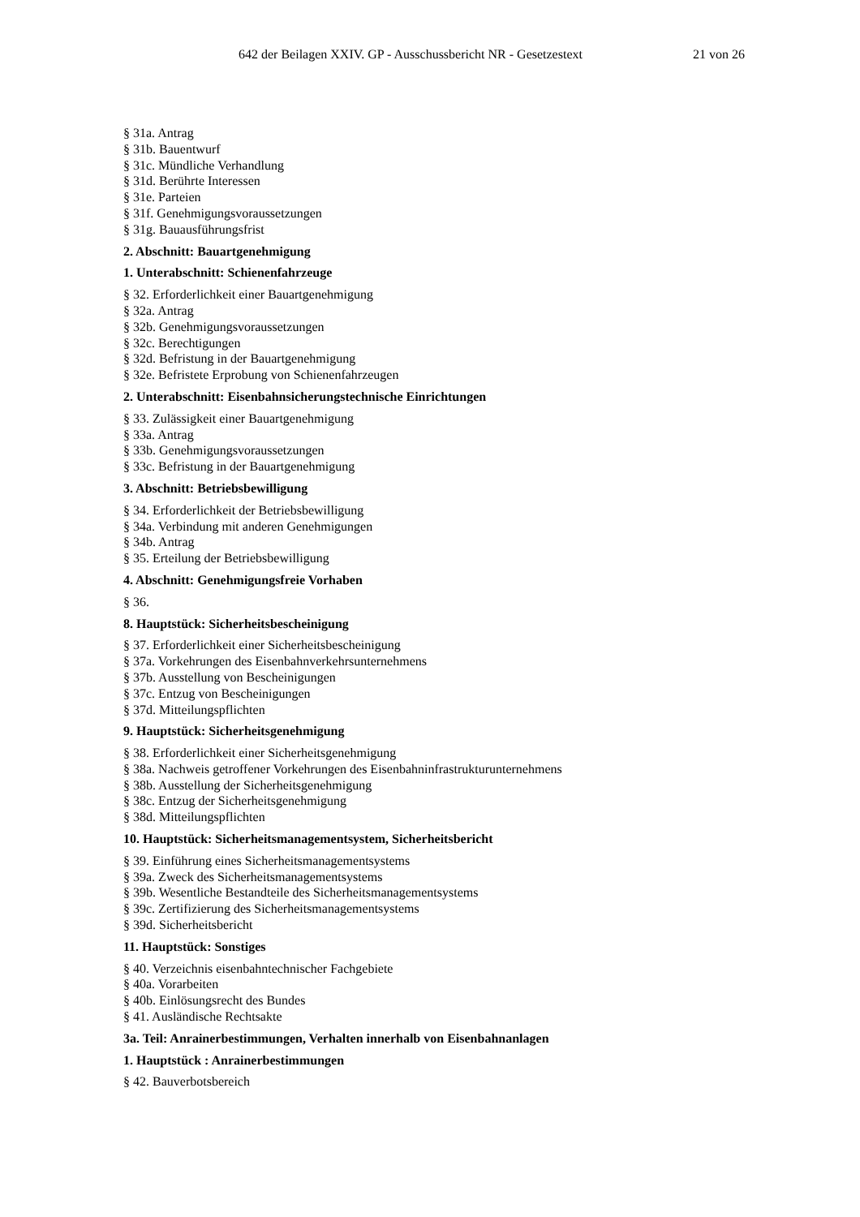642 der Beilagen XXIV. GP - Ausschussbericht NR - Gesetzestext 21 von 26
§ 31a. Antrag
§ 31b. Bauentwurf
§ 31c. Mündliche Verhandlung
§ 31d. Berührte Interessen
§ 31e. Parteien
§ 31f. Genehmigungsvoraussetzungen
§ 31g. Bauausführungsfrist
2. Abschnitt: Bauartgenehmigung
1. Unterabschnitt: Schienenfahrzeuge
§ 32. Erforderlichkeit einer Bauartgenehmigung
§ 32a. Antrag
§ 32b. Genehmigungsvoraussetzungen
§ 32c. Berechtigungen
§ 32d. Befristung in der Bauartgenehmigung
§ 32e. Befristete Erprobung von Schienenfahrzeugen
2. Unterabschnitt: Eisenbahnsicherungstechnische Einrichtungen
§ 33. Zulässigkeit einer Bauartgenehmigung
§ 33a. Antrag
§ 33b. Genehmigungsvoraussetzungen
§ 33c. Befristung in der Bauartgenehmigung
3. Abschnitt: Betriebsbewilligung
§ 34. Erforderlichkeit der Betriebsbewilligung
§ 34a. Verbindung mit anderen Genehmigungen
§ 34b. Antrag
§ 35. Erteilung der Betriebsbewilligung
4. Abschnitt: Genehmigungsfreie Vorhaben
§ 36.
8. Hauptstück: Sicherheitsbescheinigung
§ 37. Erforderlichkeit einer Sicherheitsbescheinigung
§ 37a. Vorkehrungen des Eisenbahnverkehrsunternehmens
§ 37b. Ausstellung von Bescheinigungen
§ 37c. Entzug von Bescheinigungen
§ 37d. Mitteilungspflichten
9. Hauptstück: Sicherheitsgenehmigung
§ 38. Erforderlichkeit einer Sicherheitsgenehmigung
§ 38a. Nachweis getroffener Vorkehrungen des Eisenbahninfrastrukturunternehmens
§ 38b. Ausstellung der Sicherheitsgenehmigung
§ 38c. Entzug der Sicherheitsgenehmigung
§ 38d. Mitteilungspflichten
10. Hauptstück: Sicherheitsmanagementsystem, Sicherheitsbericht
§ 39. Einführung eines Sicherheitsmanagementsystems
§ 39a. Zweck des Sicherheitsmanagementsystems
§ 39b. Wesentliche Bestandteile des Sicherheitsmanagementsystems
§ 39c. Zertifizierung des Sicherheitsmanagementsystems
§ 39d. Sicherheitsbericht
11. Hauptstück: Sonstiges
§ 40. Verzeichnis eisenbahntechnischer Fachgebiete
§ 40a. Vorarbeiten
§ 40b. Einlösungsrecht des Bundes
§ 41. Ausländische Rechtsakte
3a. Teil: Anrainerbestimmungen, Verhalten innerhalb von Eisenbahnanlagen
1. Hauptstück : Anrainerbestimmungen
§ 42. Bauverbotsbereich